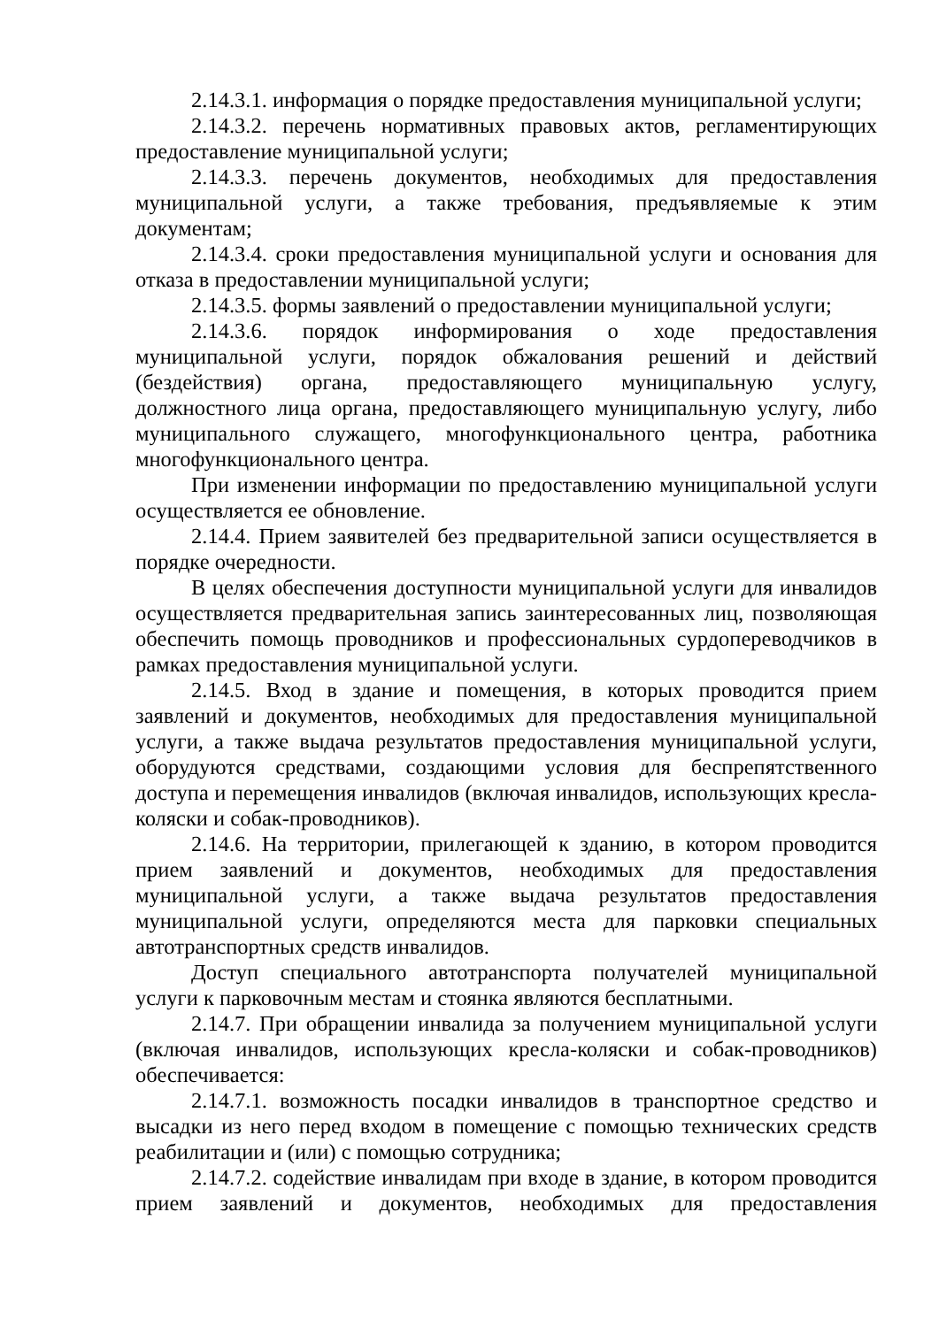2.14.3.1. информация о порядке предоставления муниципальной услуги;
2.14.3.2. перечень нормативных правовых актов, регламентирующих предоставление муниципальной услуги;
2.14.3.3. перечень документов, необходимых для предоставления муниципальной услуги, а также требования, предъявляемые к этим документам;
2.14.3.4. сроки предоставления муниципальной услуги и основания для отказа в предоставлении муниципальной услуги;
2.14.3.5. формы заявлений о предоставлении муниципальной услуги;
2.14.3.6. порядок информирования о ходе предоставления муниципальной услуги, порядок обжалования решений и действий (бездействия) органа, предоставляющего муниципальную услугу, должностного лица органа, предоставляющего муниципальную услугу, либо муниципального служащего, многофункционального центра, работника многофункционального центра.
При изменении информации по предоставлению муниципальной услуги осуществляется ее обновление.
2.14.4. Прием заявителей без предварительной записи осуществляется в порядке очередности.
В целях обеспечения доступности муниципальной услуги для инвалидов осуществляется предварительная запись заинтересованных лиц, позволяющая обеспечить помощь проводников и профессиональных сурдопереводчиков в рамках предоставления муниципальной услуги.
2.14.5. Вход в здание и помещения, в которых проводится прием заявлений и документов, необходимых для предоставления муниципальной услуги, а также выдача результатов предоставления муниципальной услуги, оборудуются средствами, создающими условия для беспрепятственного доступа и перемещения инвалидов (включая инвалидов, использующих кресла-коляски и собак-проводников).
2.14.6. На территории, прилегающей к зданию, в котором проводится прием заявлений и документов, необходимых для предоставления муниципальной услуги, а также выдача результатов предоставления муниципальной услуги, определяются места для парковки специальных автотранспортных средств инвалидов.
Доступ специального автотранспорта получателей муниципальной услуги к парковочным местам и стоянка являются бесплатными.
2.14.7. При обращении инвалида за получением муниципальной услуги (включая инвалидов, использующих кресла-коляски и собак-проводников) обеспечивается:
2.14.7.1. возможность посадки инвалидов в транспортное средство и высадки из него перед входом в помещение с помощью технических средств реабилитации и (или) с помощью сотрудника;
2.14.7.2. содействие инвалидам при входе в здание, в котором проводится прием заявлений и документов, необходимых для предоставления